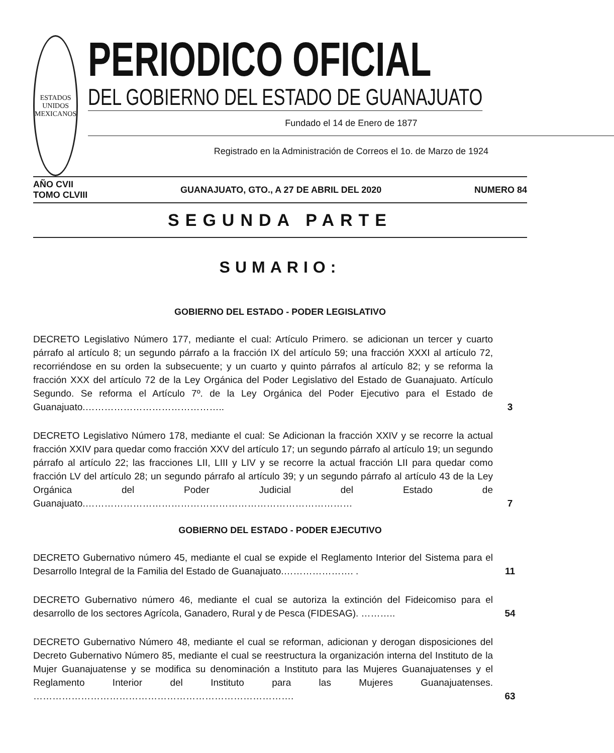ESTADOS UNIDOS MEXICANOS
PERIODICO OFICIAL
DEL GOBIERNO DEL ESTADO DE GUANAJUATO
Fundado el 14 de Enero de 1877
Registrado en la Administración de Correos el 1o. de Marzo de 1924
AÑO CVII
TOMO CLVIII
GUANAJUATO, GTO., A 27 DE ABRIL DEL 2020
NUMERO 84
SEGUNDA PARTE
SUMARIO:
GOBIERNO DEL ESTADO - PODER LEGISLATIVO
DECRETO Legislativo Número 177, mediante el cual: Artículo Primero. se adicionan un tercer y cuarto párrafo al artículo 8; un segundo párrafo a la fracción IX del artículo 59; una fracción XXXI al artículo 72, recorriéndose en su orden la subsecuente; y un cuarto y quinto párrafos al artículo 82; y se reforma la fracción XXX del artículo 72 de la Ley Orgánica del Poder Legislativo del Estado de Guanajuato. Artículo Segundo. Se reforma el Artículo 7º. de la Ley Orgánica del Poder Ejecutivo para el Estado de Guanajuato.……………………………………..
3
DECRETO Legislativo Número 178, mediante el cual: Se Adicionan la fracción XXIV y se recorre la actual fracción XXIV para quedar como fracción XXV del artículo 17; un segundo párrafo al artículo 19; un segundo párrafo al artículo 22; las fracciones LII, LIII y LIV y se recorre la actual fracción LII para quedar como fracción LV del artículo 28; un segundo párrafo al artículo 39; y un segundo párrafo al artículo 43 de la Ley Orgánica del Poder Judicial del Estado de Guanajuato.…………………………………………………………………………
7
GOBIERNO DEL ESTADO - PODER EJECUTIVO
DECRETO Gubernativo número 45, mediante el cual se expide el Reglamento Interior del Sistema para el Desarrollo Integral de la Familia del Estado de Guanajuato.…………………. .
11
DECRETO Gubernativo número 46, mediante el cual se autoriza la extinción del Fideicomiso para el desarrollo de los sectores Agrícola, Ganadero, Rural y de Pesca (FIDESAG). ………..
54
DECRETO Gubernativo Número 48, mediante el cual se reforman, adicionan y derogan disposiciones del Decreto Gubernativo Número 85, mediante el cual se reestructura la organización interna del Instituto de la Mujer Guanajuatense y se modifica su denominación a Instituto para las Mujeres Guanajuatenses y el Reglamento Interior del Instituto para las Mujeres Guanajuatenses. ……………………………………………………………………….
63